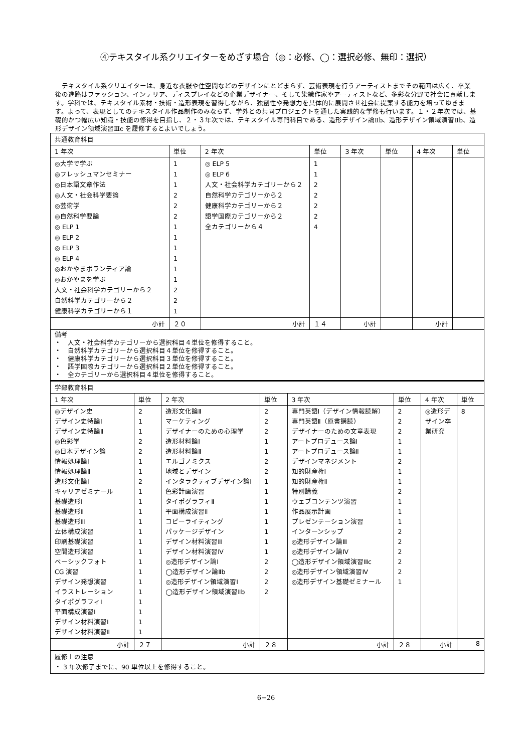④テキスタイル系クリエイターをめざす場合（◎：必修、◯：選択必修、無印：選択）
テキスタイル系クリエイターは、身近な衣服や住空間などのデザインにとどまらず、芸術表現を行うアーティストまでその範囲は広く、卒業後の進路はファッション、インテリア、ディスプレイなどの企業デザイナー、そして染織作家やアーティストなど、多彩な分野で社会に貢献します。学科では、テキスタイル素材・技術・造形表現を習得しながら、独創性や発想力を具体的に展開させ社会に提案する能力を培ってゆきます。よって、表現としてのテキスタイル作品制作のみならず、学外との共同プロジェクトを通した実践的な学修も行います。１・２年次では、基礎的かつ幅広い知識・技能の修得を目指し、２・３年次では、テキスタイル専門科目である、造形デザイン論Ⅱb、造形デザイン領域演習Ⅱb、造形デザイン領域演習Ⅲc を履修するとよいでしょう。
| 共通教育科目 | | | | | | | |
| 1 年次 | 単位 | 2 年次 | 単位 | 3 年次 | 単位 | 4 年次 | 単位 |
| ◎大学で学ぶ ◎フレッシュマンセミナー ◎日本語文章作法 ◎人文・社会科学要論 ◎芸術学 ◎自然科学要論 ◎ ELP 1 ◎ ELP 2 ◎ ELP 3 ◎ ELP 4 ◎おかやまボランティア論 ◎おかやまを学ぶ 人文・社会科学カテゴリーから２ 自然科学カテゴリーから２ 健康科学カテゴリーから１ | 1 1 1 2 2 2 1 1 1 1 1 1 2 2 1 | ◎ ELP 5 ◎ ELP 6 人文・社会科学カテゴリーから２ 自然科学カテゴリーから２ 健康科学カテゴリーから２ 語学国際カテゴリーから２ 全カテゴリーから４ | 1 1 2 2 2 2 4 | | | | |
| 小計 | ２０ | 小計 | １４ | 小計 | | 小計 | |
| 備考 ・ 人文・社会科学カテゴリーから選択科目４単位を修得すること。 ・ 自然科学カテゴリーから選択科目４単位を修得すること。 ・ 健康科学カテゴリーから選択科目３単位を修得すること。 ・ 語学国際カテゴリーから選択科目２単位を修得すること。 ・ 全カテゴリーから選択科目４単位を修得すること。 | | | | | | | |
| 学部教育科目 | | | | | | | |
| 1 年次 | 単位 | 2 年次 | 単位 | 3 年次 | 単位 | 4 年次 | 単位 |
| ◎デザイン史 デザイン史特論Ⅰ デザイン史特論Ⅱ ◎色彩学 ◎日本デザイン論 情報処理論Ⅰ 情報処理論Ⅱ 造形文化論Ⅰ キャリアゼミナール 基礎造形Ⅰ 基礎造形Ⅱ 基礎造形Ⅲ 立体構成演習 印刷基礎演習 空間造形演習 ベーシックフォト CG 演習 デザイン発想演習 イラストレーション タイポグラフィⅠ 平面構成演習Ⅰ デザイン材料演習Ⅰ デザイン材料演習Ⅱ | 2 1 1 2 2 1 1 2 1 1 1 1 1 1 1 1 1 1 1 1 1 1 1 | 造形文化論Ⅱ マーケティング デザイナーのための心理学 造形材料論Ⅰ 造形材料論Ⅱ エルゴノミクス 地域とデザイン インタラクティブデザイン論Ⅰ 色彩計画演習 タイポグラフィⅡ 平面構成演習Ⅱ コピーライティング パッケージデザイン デザイン材料演習Ⅲ デザイン材料演習Ⅳ ◎造形デザイン論Ⅰ ◯造形デザイン論Ⅱb ◎造形デザイン領域演習Ⅰ ◯造形デザイン領域演習Ⅱb | 2 2 2 1 1 2 2 1 1 1 1 1 1 1 1 2 2 2 2 | 専門英語Ⅰ（デザイン情報読解） 専門英語Ⅱ（原書講読） デザイナーのための文章表現 アートプロデュース論Ⅰ アートプロデュース論Ⅱ デザインマネジメント 知的財産権Ⅰ 知的財産権Ⅱ 特別講義 ウェブコンテンツ演習 作品展示計画 プレゼンテーション演習 インターンシップ ◎造形デザイン論Ⅲ ◎造形デザイン論Ⅳ ◯造形デザイン領域演習Ⅲc ◎造形デザイン領域演習Ⅳ ◎造形デザイン基礎ゼミナール | 2 2 2 1 1 2 1 1 2 1 1 1 2 2 2 2 2 1 | ◎造形デザイン卒業研究 | 8 |
| 小計 | ２７ | 小計 | ２８ | 小計 | ２８ | 小計 | 8 |
| 履修上の注意 ・ 3 年次修了までに、90 単位以上を修得すること。 | | | | | | | |
6−26